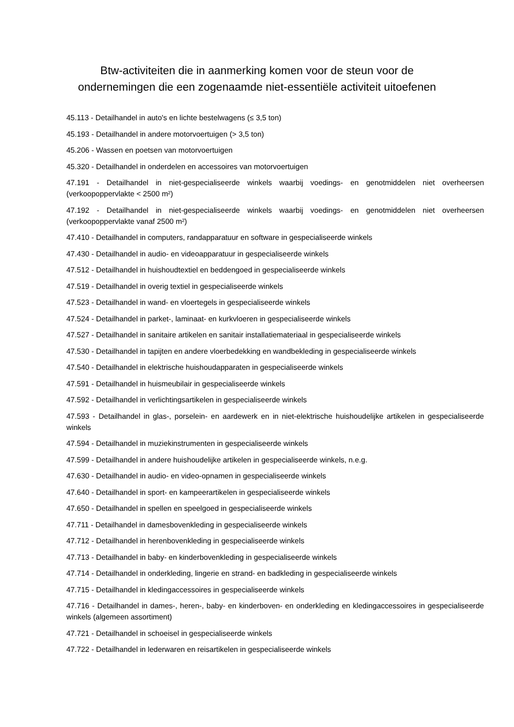Btw-activiteiten die in aanmerking komen voor de steun voor de
ondernemingen die een zogenaamde niet-essentiële activiteit uitoefenen
45.113 - Detailhandel in auto's en lichte bestelwagens (≤ 3,5 ton)
45.193 - Detailhandel in andere motorvoertuigen (> 3,5 ton)
45.206 - Wassen en poetsen van motorvoertuigen
45.320 - Detailhandel in onderdelen en accessoires van motorvoertuigen
47.191 - Detailhandel in niet-gespecialiseerde winkels waarbij voedings- en genotmiddelen niet overheersen (verkoopoppervlakte < 2500 m²)
47.192 - Detailhandel in niet-gespecialiseerde winkels waarbij voedings- en genotmiddelen niet overheersen (verkoopoppervlakte vanaf 2500 m²)
47.410 - Detailhandel in computers, randapparatuur en software in gespecialiseerde winkels
47.430 - Detailhandel in audio- en videoapparatuur in gespecialiseerde winkels
47.512 - Detailhandel in huishoudtextiel en beddengoed in gespecialiseerde winkels
47.519 - Detailhandel in overig textiel in gespecialiseerde winkels
47.523 - Detailhandel in wand- en vloertegels in gespecialiseerde winkels
47.524 - Detailhandel in parket-, laminaat- en kurkvloeren in gespecialiseerde winkels
47.527 - Detailhandel in sanitaire artikelen en sanitair installatiemateriaal in gespecialiseerde winkels
47.530 - Detailhandel in tapijten en andere vloerbedekking en wandbekleding in gespecialiseerde winkels
47.540 - Detailhandel in elektrische huishoudapparaten in gespecialiseerde winkels
47.591 - Detailhandel in huismeubilair in gespecialiseerde winkels
47.592 - Detailhandel in verlichtingsartikelen in gespecialiseerde winkels
47.593 - Detailhandel in glas-, porselein- en aardewerk en in niet-elektrische huishoudelijke artikelen in gespecialiseerde winkels
47.594 - Detailhandel in muziekinstrumenten in gespecialiseerde winkels
47.599 - Detailhandel in andere huishoudelijke artikelen in gespecialiseerde winkels, n.e.g.
47.630 - Detailhandel in audio- en video-opnamen in gespecialiseerde winkels
47.640 - Detailhandel in sport- en kampeerartikelen in gespecialiseerde winkels
47.650 - Detailhandel in spellen en speelgoed in gespecialiseerde winkels
47.711 - Detailhandel in damesbovenkleding in gespecialiseerde winkels
47.712 - Detailhandel in herenbovenkleding in gespecialiseerde winkels
47.713 - Detailhandel in baby- en kinderbovenkleding in gespecialiseerde winkels
47.714 - Detailhandel in onderkleding, lingerie en strand- en badkleding in gespecialiseerde winkels
47.715 - Detailhandel in kledingaccessoires in gespecialiseerde winkels
47.716 - Detailhandel in dames-, heren-, baby- en kinderboven- en onderkleding en kledingaccessoires in gespecialiseerde winkels (algemeen assortiment)
47.721 - Detailhandel in schoeisel in gespecialiseerde winkels
47.722 - Detailhandel in lederwaren en reisartikelen in gespecialiseerde winkels